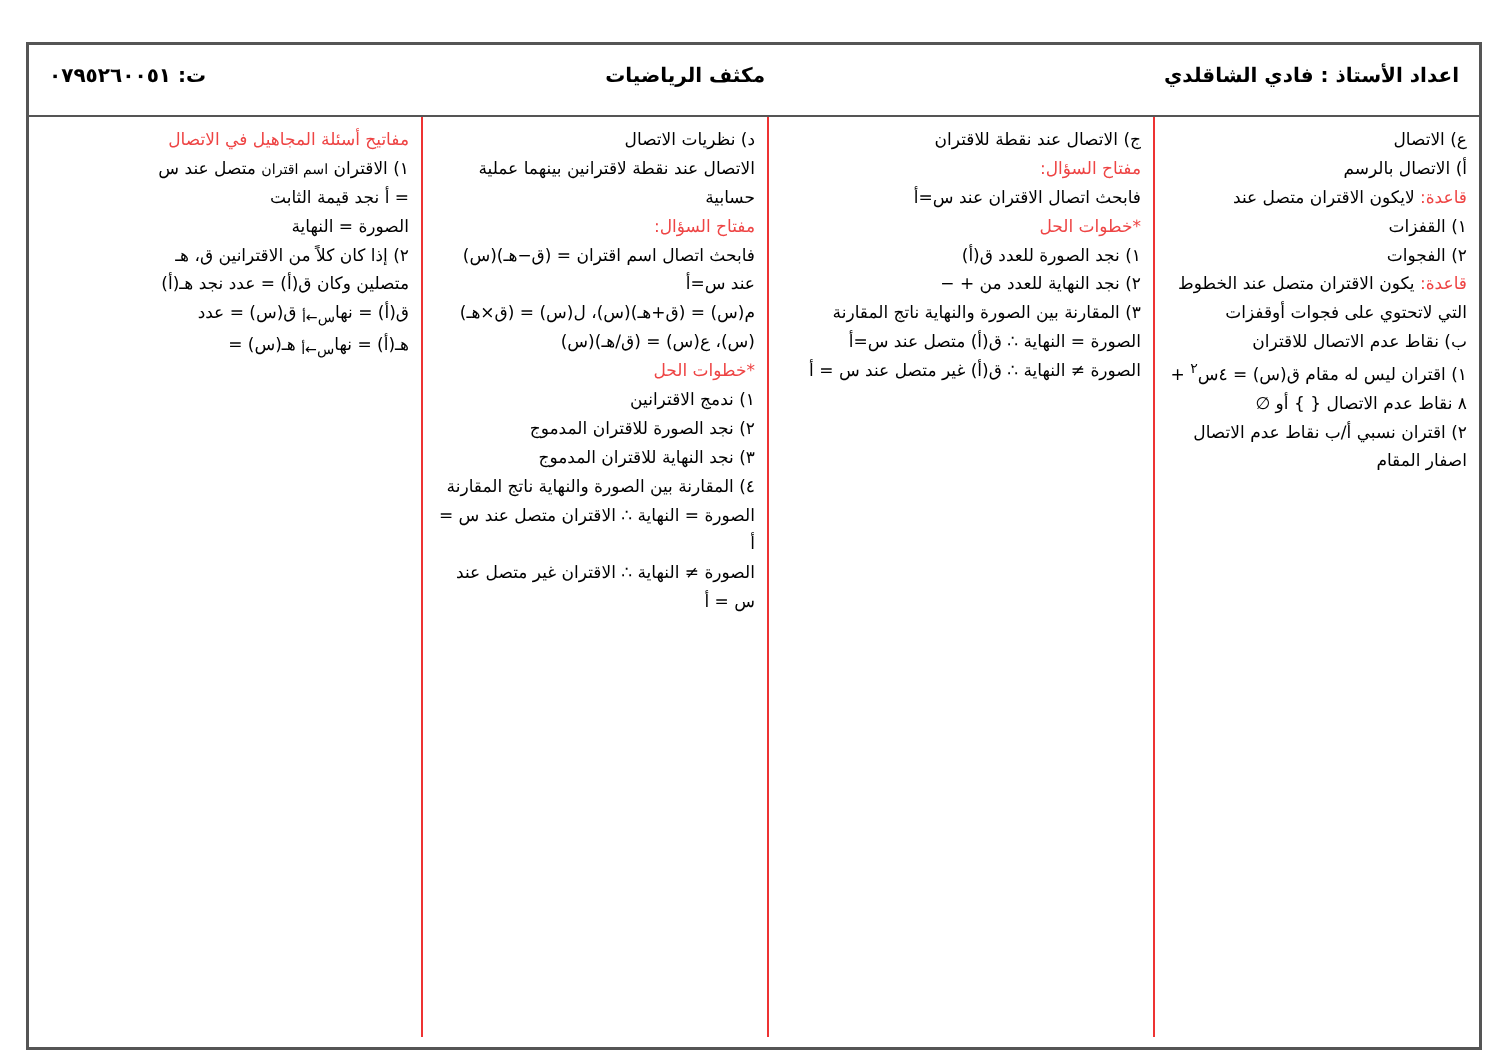اعداد الأستاذ : فادي الشاقلدي مكثف الرياضيات ت: ٠٧٩٥٢٦٠٠٥١
ع) الاتصال
أ) الاتصال بالرسم
قاعدة: لايكون الاقتران متصل عند
١) القفزات
٢) الفجوات
قاعدة: يكون الاقتران متصل عند الخطوط التي لاتحتوي على فجوات أوقفزات
ب) نقاط عدم الاتصال للاقتران
١) اقتران ليس له مقام ق(س) = ٤س<sup>٢</sup> + ٨ نقاط عدم الاتصال { } أو ∅
٢) اقتران نسبي أ/ب نقاط عدم الاتصال اصفار المقام
ج) الاتصال عند نقطة للاقتران
مفتاح السؤال:
فابحث اتصال الاقتران عند س=أ
*خطوات الحل
١) نجد الصورة للعدد ق(أ)
٢) نجد النهاية للعدد من + −
٣) المقارنة بين الصورة والنهاية ناتج المقارنة
الصورة = النهاية ∴ ق(أ) متصل عند س=أ
الصورة ≠ النهاية ∴ ق(أ) غير متصل عند س = أ
د) نظريات الاتصال
الاتصال عند نقطة لاقترانين بينهما عملية حسابية
مفتاح السؤال:
فابحث اتصال اسم اقتران = (ق−هـ)(س) عند س=أ
م(س) = (ق+هـ)(س)، ل(س) = (ق×هـ)(س)، ع(س) = (ق/هـ)(س)
*خطوات الحل
١) ندمج الاقترانين
٢) نجد الصورة للاقتران المدموج
٣) نجد النهاية للاقتران المدموج
٤) المقارنة بين الصورة والنهاية ناتج المقارنة
الصورة = النهاية ∴ الاقتران متصل عند س = أ
الصورة ≠ النهاية ∴ الاقتران غير متصل عند س = أ
مفاتيح أسئلة المجاهيل في الاتصال
١) الاقتران اسم اقتران متصل عند س = أ نجد قيمة الثابت
الصورة = النهاية
٢) إذا كان كلاً من الاقترانين ق، هـ متصلين وكان ق(أ) = عدد نجد هـ(أ)
ق(أ) = نها<sub>س←أ</sub> ق(س) = عدد
هـ(أ) = نها<sub>س←أ</sub> هـ(س) =